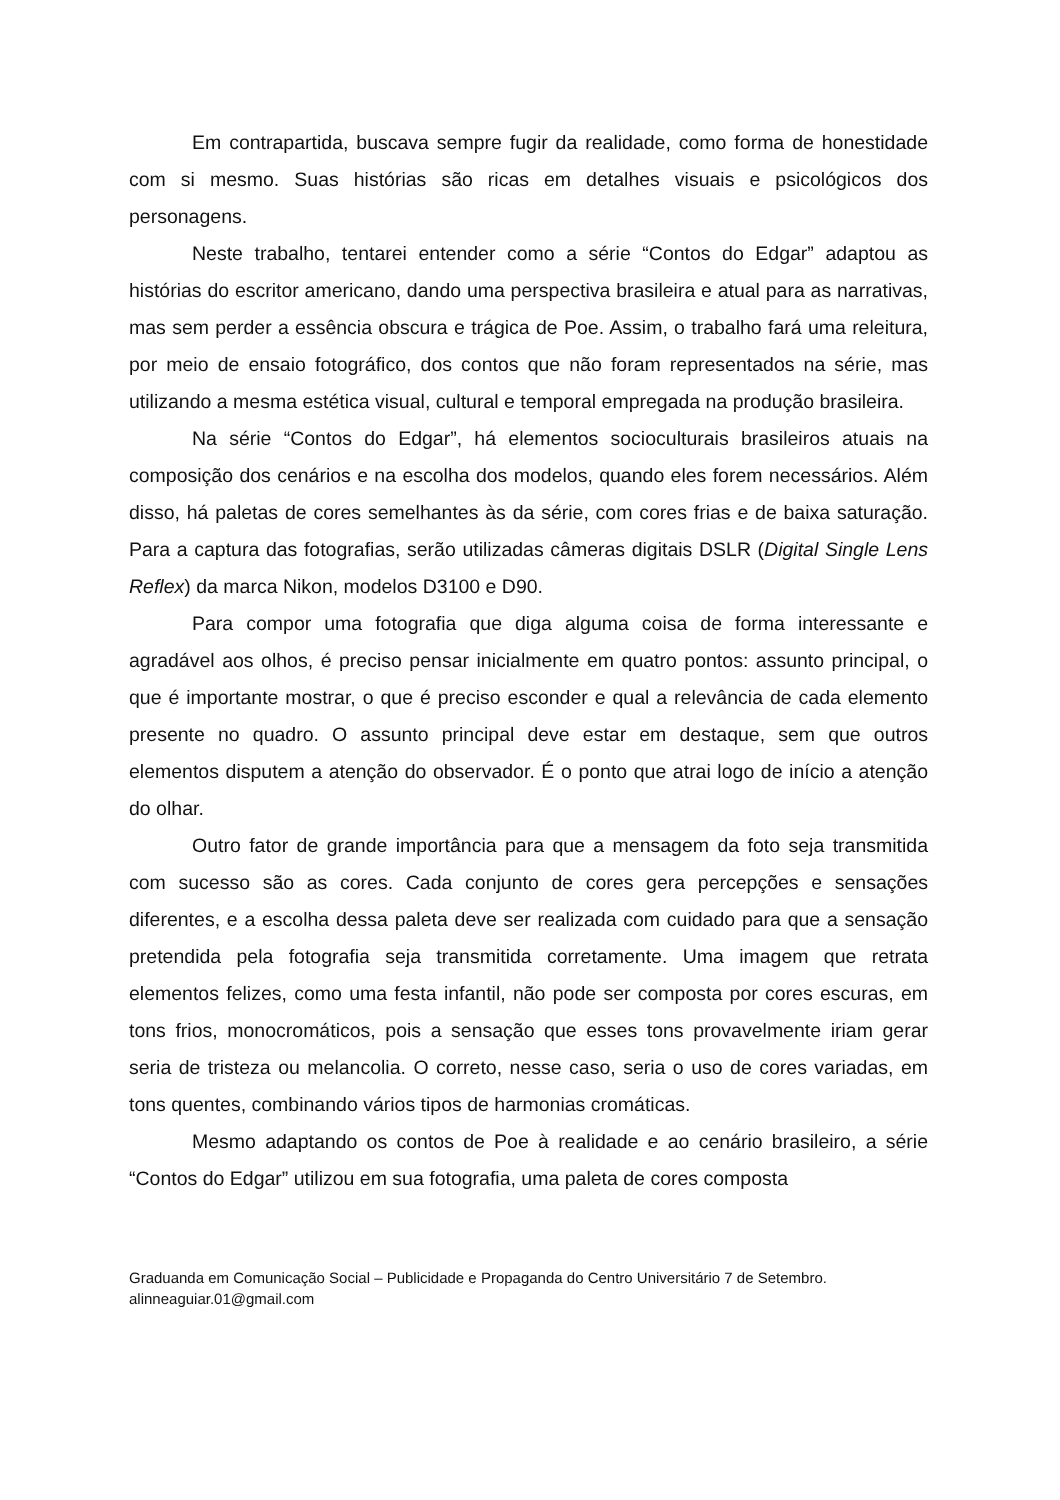Em contrapartida, buscava sempre fugir da realidade, como forma de honestidade com si mesmo. Suas histórias são ricas em detalhes visuais e psicológicos dos personagens.
Neste trabalho, tentarei entender como a série “Contos do Edgar” adaptou as histórias do escritor americano, dando uma perspectiva brasileira e atual para as narrativas, mas sem perder a essência obscura e trágica de Poe. Assim, o trabalho fará uma releitura, por meio de ensaio fotográfico, dos contos que não foram representados na série, mas utilizando a mesma estética visual, cultural e temporal empregada na produção brasileira.
Na série “Contos do Edgar”, há elementos socioculturais brasileiros atuais na composição dos cenários e na escolha dos modelos, quando eles forem necessários. Além disso, há paletas de cores semelhantes às da série, com cores frias e de baixa saturação. Para a captura das fotografias, serão utilizadas câmeras digitais DSLR (Digital Single Lens Reflex) da marca Nikon, modelos D3100 e D90.
Para compor uma fotografia que diga alguma coisa de forma interessante e agradável aos olhos, é preciso pensar inicialmente em quatro pontos: assunto principal, o que é importante mostrar, o que é preciso esconder e qual a relevância de cada elemento presente no quadro. O assunto principal deve estar em destaque, sem que outros elementos disputem a atenção do observador. É o ponto que atrai logo de início a atenção do olhar.
Outro fator de grande importância para que a mensagem da foto seja transmitida com sucesso são as cores. Cada conjunto de cores gera percepções e sensações diferentes, e a escolha dessa paleta deve ser realizada com cuidado para que a sensação pretendida pela fotografia seja transmitida corretamente. Uma imagem que retrata elementos felizes, como uma festa infantil, não pode ser composta por cores escuras, em tons frios, monocromáticos, pois a sensação que esses tons provavelmente iriam gerar seria de tristeza ou melancolia. O correto, nesse caso, seria o uso de cores variadas, em tons quentes, combinando vários tipos de harmonias cromáticas.
Mesmo adaptando os contos de Poe à realidade e ao cenário brasileiro, a série “Contos do Edgar” utilizou em sua fotografia, uma paleta de cores composta
Graduanda em Comunicação Social – Publicidade e Propaganda do Centro Universitário 7 de Setembro.
alinneaguiar.01@gmail.com